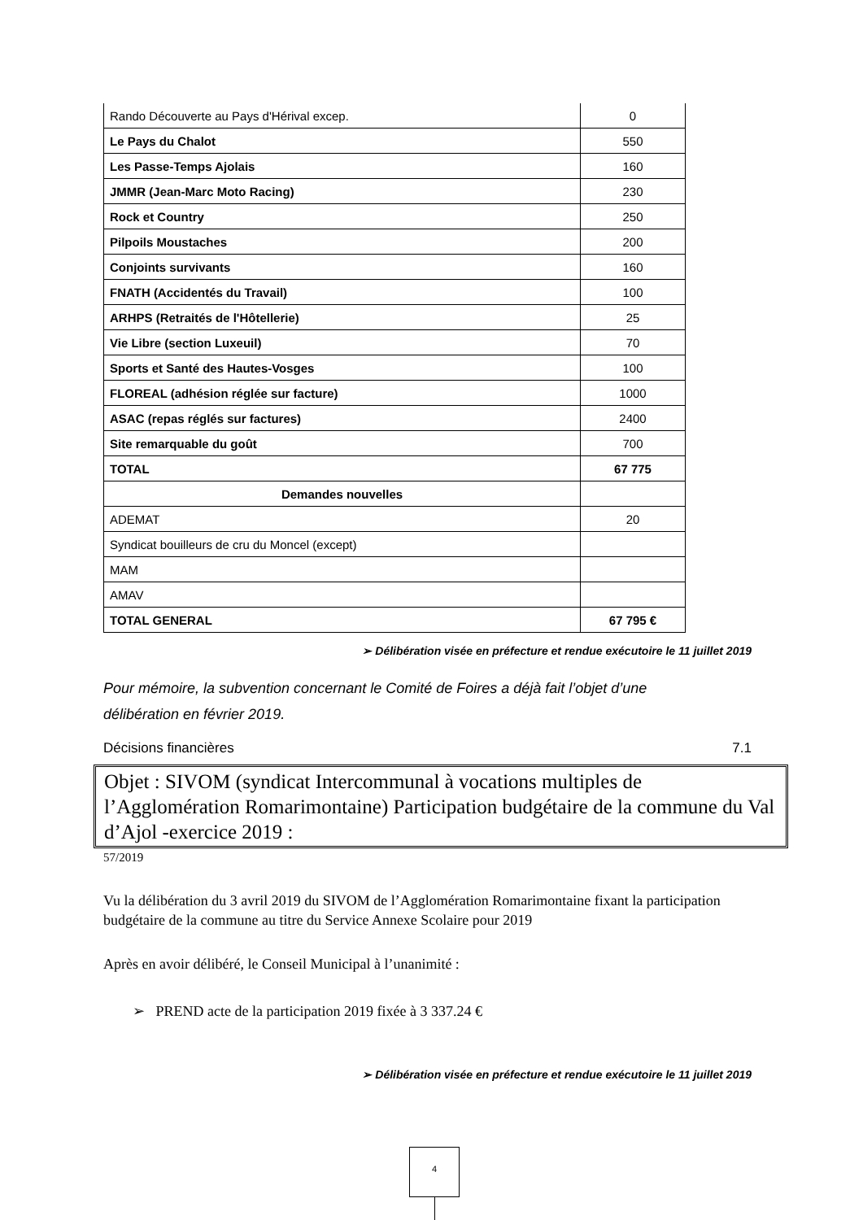| Rando Découverte au Pays d'Hérival excep. | 0 |
| Le Pays du Chalot | 550 |
| Les Passe-Temps Ajolais | 160 |
| JMMR (Jean-Marc Moto Racing) | 230 |
| Rock et Country | 250 |
| Pilpoils Moustaches | 200 |
| Conjoints survivants | 160 |
| FNATH (Accidentés du Travail) | 100 |
| ARHPS (Retraités de l'Hôtellerie) | 25 |
| Vie Libre (section Luxeuil) | 70 |
| Sports et Santé des Hautes-Vosges | 100 |
| FLOREAL (adhésion réglée sur facture) | 1000 |
| ASAC (repas réglés sur factures) | 2400 |
| Site remarquable du goût | 700 |
| TOTAL | 67 775 |
| Demandes nouvelles | |
| ADEMAT | 20 |
| Syndicat bouilleurs de cru du Moncel (except) | |
| MAM | |
| AMAV | |
| TOTAL GENERAL | 67 795 € |
➢ Délibération visée en préfecture et rendue exécutoire le 11 juillet 2019
Pour mémoire, la subvention concernant le Comité de Foires a déjà fait l’objet d’une délibération en février 2019.
Décisions financières 7.1
Objet : SIVOM (syndicat Intercommunal à vocations multiples de l’Agglomération Romarimontaine) Participation budgétaire de la commune du Val d’Ajol -exercice 2019 :
57/2019
Vu la délibération du 3 avril 2019 du SIVOM de l’Agglomération Romarimontaine fixant la participation budgétaire de la commune au titre du Service Annexe Scolaire pour 2019
Après en avoir délibéré, le Conseil Municipal à l’unanimité :
➢ PREND acte de la participation 2019 fixée à 3 337.24 €
➢ Délibération visée en préfecture et rendue exécutoire le 11 juillet 2019
4